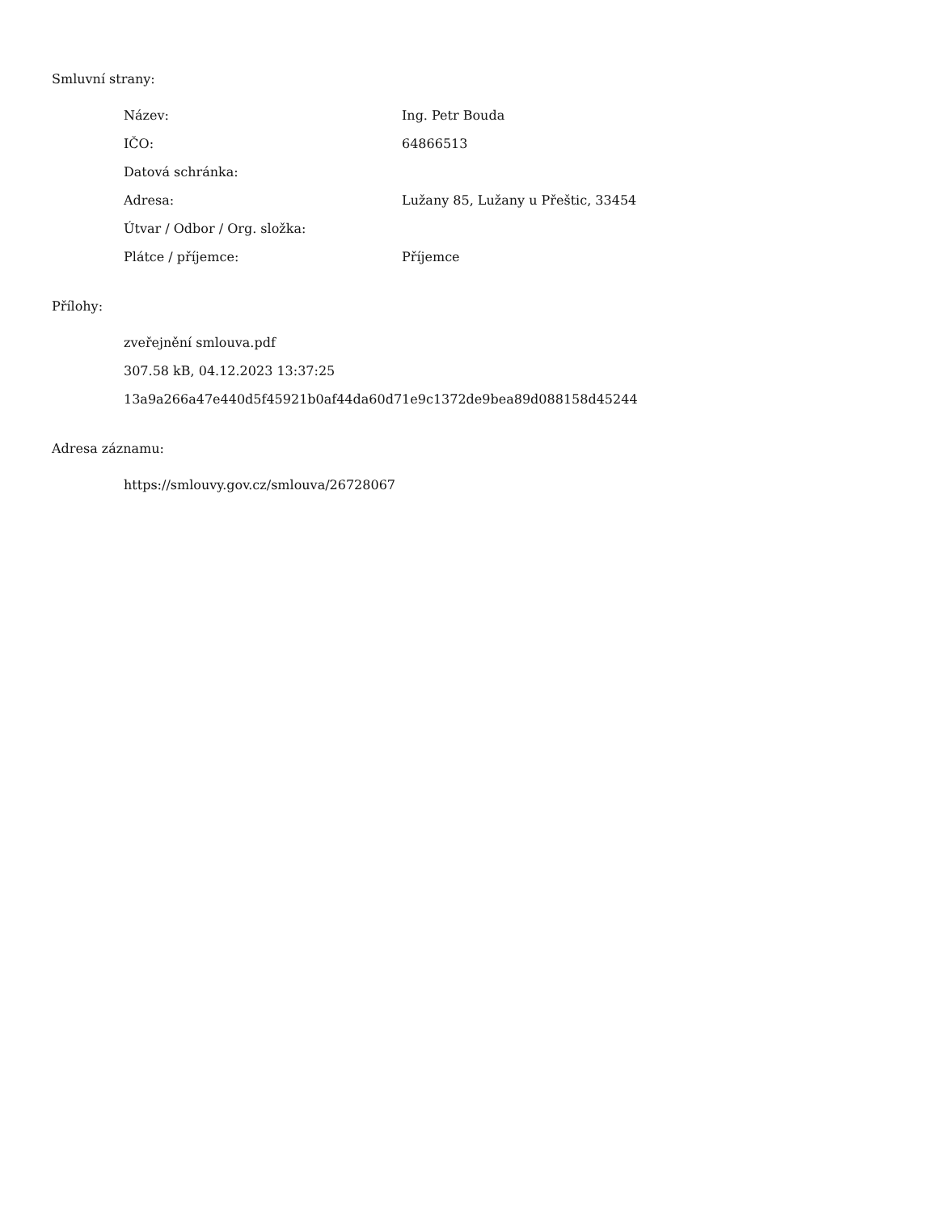Smluvní strany:
| Název: | Ing. Petr Bouda |
| IČO: | 64866513 |
| Datová schránka: | |
| Adresa: | Lužany 85, Lužany u Přeštic, 33454 |
| Útvar / Odbor / Org. složka: | |
| Plátce / příjemce: | Příjemce |
Přílohy:
zveřejnění smlouva.pdf
307.58 kB, 04.12.2023 13:37:25
13a9a266a47e440d5f45921b0af44da60d71e9c1372de9bea89d088158d45244
Adresa záznamu:
https://smlouvy.gov.cz/smlouva/26728067